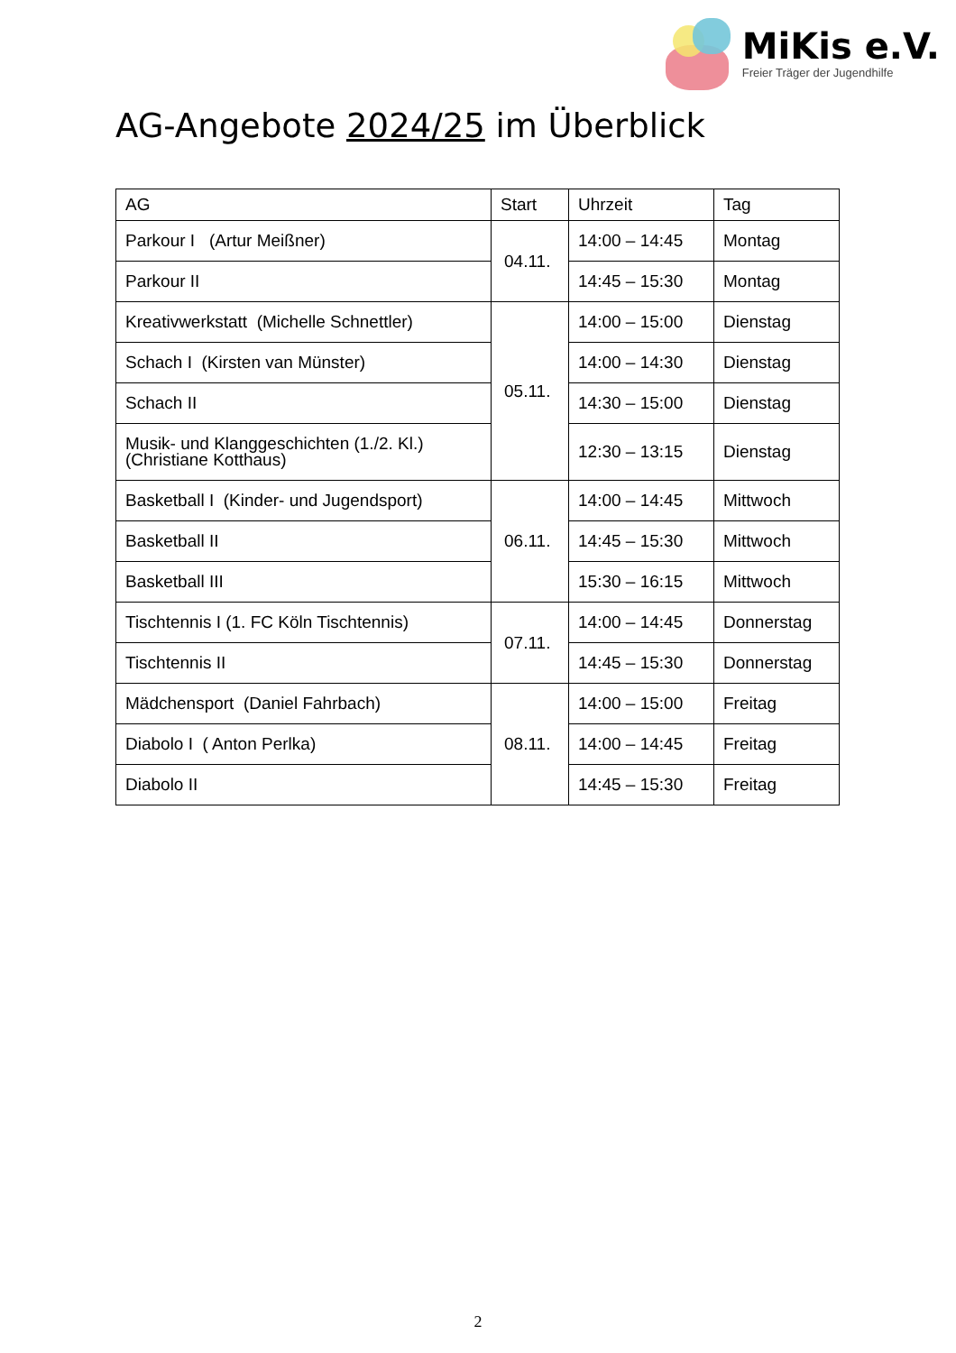MiKis e.V.
Freier Träger der Jugendhilfe
AG-Angebote 2024/25 im Überblick
| AG | Start | Uhrzeit | Tag |
| --- | --- | --- | --- |
| Parkour I (Artur Meißner) | 04.11. | 14:00 – 14:45 | Montag |
| Parkour II | | 14:45 – 15:30 | Montag |
| Kreativwerkstatt (Michelle Schnettler) | 05.11. | 14:00 – 15:00 | Dienstag |
| Schach I (Kirsten van Münster) | | 14:00 – 14:30 | Dienstag |
| Schach II | | 14:30 – 15:00 | Dienstag |
| Musik- und Klanggeschichten (1./2. Kl.) (Christiane Kotthaus) | | 12:30 – 13:15 | Dienstag |
| Basketball I (Kinder- und Jugendsport) | 06.11. | 14:00 – 14:45 | Mittwoch |
| Basketball II | | 14:45 – 15:30 | Mittwoch |
| Basketball III | | 15:30 – 16:15 | Mittwoch |
| Tischtennis I (1. FC Köln Tischtennis) | 07.11. | 14:00 – 14:45 | Donnerstag |
| Tischtennis II | | 14:45 – 15:30 | Donnerstag |
| Mädchensport (Daniel Fahrbach) | 08.11. | 14:00 – 15:00 | Freitag |
| Diabolo I ( Anton Perlka) | | 14:00 – 14:45 | Freitag |
| Diabolo II | | 14:45 – 15:30 | Freitag |
2